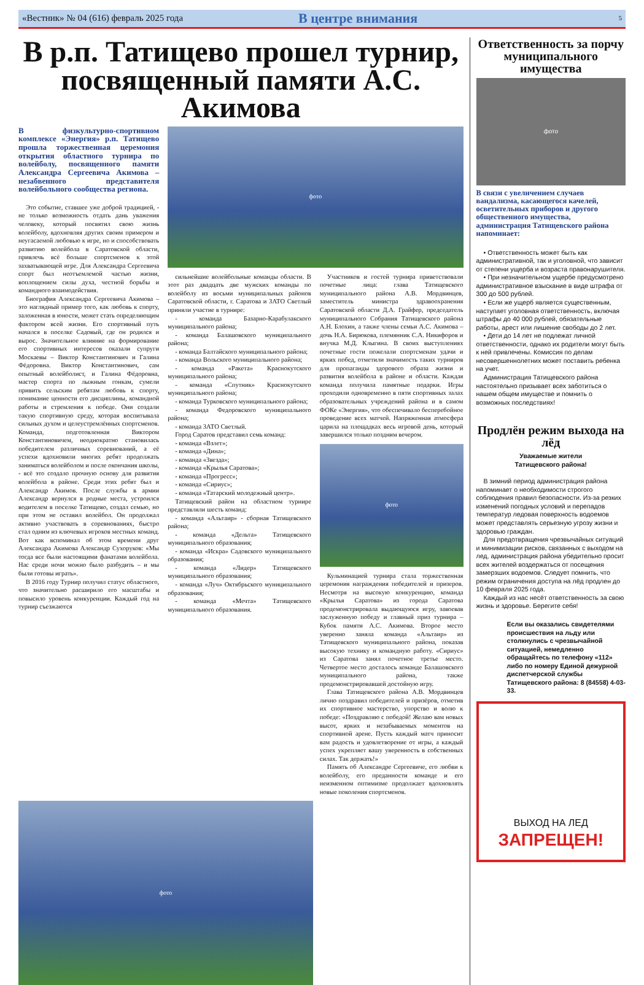«Вестник» № 04 (616) февраль 2025 года
В центре внимания
5
В р.п. Татищево прошел турнир, посвященный памяти А.С. Акимова
В физкультурно-спортивном комплексе «Энергия» р.п. Татищево прошла торжественная церемония открытия областного турнира по волейболу, посвященного памяти Александра Сергеевича Акимова – незабвенного представителя волейбольного сообщества региона.
Это событие, ставшее уже доброй традицией, - не только возможность отдать дань уважения человеку, который посвятил свою жизнь волейболу, вдохновляя других своим примером и неугасаемой любовью к игре, но и способствовать развитию волейбола в Саратовской области, привлечь всё больше спортсменов к этой захватывающей игре. Для Александра Сергеевича спорт был неотъемлемой частью жизни, воплощением силы духа, честной борьбы и командного взаимодействия.
Биография Александра Сергеевича Акимова – это наглядный пример того, как любовь к спорту, заложенная в юности, может стать определяющим фактором всей жизни. Его спортивный путь начался в поселке Садовый, где он родился и вырос. Значительное влияние на формирование его спортивных интересов оказали супруги Москаевы – Виктор Константинович и Галина Фёдоровна. Виктор Константинович, сам опытный волейболист, и Галина Фёдоровна, мастер спорта по лыжным гонкам, сумели привить сельским ребятам любовь к спорту, понимание ценности его дисциплины, командной работы и стремления к победе. Они создали такую спортивную среду, которая воспитывала сильных духом и целеустремлённых спортсменов. Команда, подготовленная Виктором Константиновичем, неоднократно становилась победителем различных соревнований, а её успехи вдохновили многих ребят продолжать заниматься волейболом и после окончания школы, - всё это создало прочную основу для развития волейбола в районе. Среди этих ребят был и Александр Акимов. После службы в армии Александр вернулся в родные места, устроился водителем в поселке Татищево, создал семью, но при этом не оставил волейбол. Он продолжал активно участвовать в соревнованиях, быстро стал одним из ключевых игроков местных команд. Вот как вспоминал об этом времени друг Александра Акимова Александр Сухоруков: «Мы тогда все были настоящими фанатами волейбола. Нас среди ночи можно было разбудить – и мы были готовы играть».
В 2016 году Турнир получил статус областного, что значительно расширило его масштабы и повысило уровень конкуренции. Каждый год на турнир съезжаются
фото
сильнейшие волейбольные команды области. В этот раз двадцать две мужских команды по волейболу из восьми муниципальных районов Саратовской области, г. Саратова и ЗАТО Светлый приняли участие в турнире:
- команда Базарно-Карабулакского муниципального района;
- команда Балашовского муниципального района;
- команда Балтайского муниципального района;
- команда Вольского муниципального района;
- команда «Ракета» Краснокутского муниципального района;
- команда «Спутник» Краснокутского муниципального района;
- команда Турковского муниципального района;
- команда Федоровского муниципального района;
- команда ЗАТО Светлый.
Город Саратов представил семь команд:
- команда «Взлет»;
- команда «Дина»;
- команда «Звезда»;
- команда «Крылья Саратова»;
- команда «Прогресс»;
- команда «Сириус»;
- команда «Татарский молодежный центр».
Татищевский район на областном турнире представляли шесть команд:
- команда «Альтаир» - сборная Татищевского района;
- команда «Дельта» Татищевского муниципального образования;
- команда «Искра» Садовского муниципального образования;
- команда «Лидер» Татищевского муниципального образования;
- команда «Луч» Октябрьского муниципального образования;
- команда «Мечта» Татищевского муниципального образования.
Участников и гостей турнира приветствовали почетные лица: глава Татищевского муниципального района А.В. Мордвинцев, заместитель министра здравоохранения Саратовской области Д.А. Грайфер, председатель муниципального Собрания Татищевского района А.Н. Блохин, а также члены семьи А.С. Акимова – дочь Н.А. Бирюкова, племянник С.А. Никифоров и внучка М.Д. Клыгина. В своих выступлениях почетные гости пожелали спортсменам удачи и ярких побед, отметили значимость таких турниров для пропаганды здорового образа жизни и развития волейбола в районе и области. Каждая команда получила памятные подарки. Игры проходили одновременно в пяти спортивных залах образовательных учреждений района и в самом ФОКе «Энергия», что обеспечивало бесперебойное проведение всех матчей. Напряженная атмосфера царила на площадках весь игровой день, который завершился только поздним вечером.
фото
Кульминацией турнира стала торжественная церемония награждения победителей и призеров. Несмотря на высокую конкуренцию, команда «Крылья Саратова» из города Саратова продемонстрировала выдающуюся игру, завоевав заслуженную победу и главный приз турнира – Кубок памяти А.С. Акимова. Второе место уверенно заняла команда «Альтаир» из Татищевского муниципального района, показав высокую технику и командную работу. «Сириус» из Саратова занял почетное третье место. Четвертое место досталось команде Балашовского муниципального района, также продемонстрировавшей достойную игру.
Глава Татищевского района А.В. Мордвинцев лично поздравил победителей и призёров, отметив их спортивное мастерство, упорство и волю к победе: «Поздравляю с победой! Желаю вам новых высот, ярких и незабываемых моментов на спортивной арене. Пусть каждый матч приносит вам радость и удовлетворение от игры, а каждый успех укрепляет вашу уверенность в собственных силах. Так держать!»
Память об Александре Сергеевиче, его любви к волейболу, его преданности команде и его неизменном оптимизме продолжает вдохновлять новые поколения спортсменов.
фото
Ответственность за порчу муниципального имущества
фото
В связи с увеличением случаев вандализма, касающегося качелей, осветительных приборов и другого общественного имущества, администрация Татищевского района напоминает:
• Ответственность может быть как административной, так и уголовной, что зависит от степени ущерба и возраста правонарушителя.
• При незначительном ущербе предусмотрено административное взыскание в виде штрафа от 300 до 500 рублей.
• Если же ущерб является существенным, наступает уголовная ответственность, включая штрафы до 40 000 рублей, обязательные работы, арест или лишение свободы до 2 лет.
• Дети до 14 лет не подлежат личной ответственности, однако их родители могут быть к ней привлечены. Комиссия по делам несовершеннолетних может поставить ребенка на учет.
Администрация Татищевского района настоятельно призывает всех заботиться о нашем общем имуществе и помнить о возможных последствиях!
Продлён режим выхода на лёд
Уважаемые жители
Татищевского района!
В зимний период администрация района напоминает о необходимости строгого соблюдения правил безопасности. Из-за резких изменений погодных условий и перепадов температур ледовая поверхность водоемов может представлять серьезную угрозу жизни и здоровью граждан.
Для предотвращения чрезвычайных ситуаций и минимизации рисков, связанных с выходом на лед, администрация района убедительно просит всех жителей воздержаться от посещения замерзших водоемов. Следует помнить, что режим ограничения доступа на лёд продлен до 10 февраля 2025 года.
Каждый из нас несёт ответственность за свою жизнь и здоровье. Берегите себя!
Если вы оказались свидетелями происшествия на льду или столкнулись с чрезвычайной ситуацией, немедленно обращайтесь по телефону «112» либо по номеру Единой дежурной диспетчерской службы Татищевского района: 8 (84558) 4-03-33.
ВЫХОД НА ЛЕД
ЗАПРЕЩЕН!